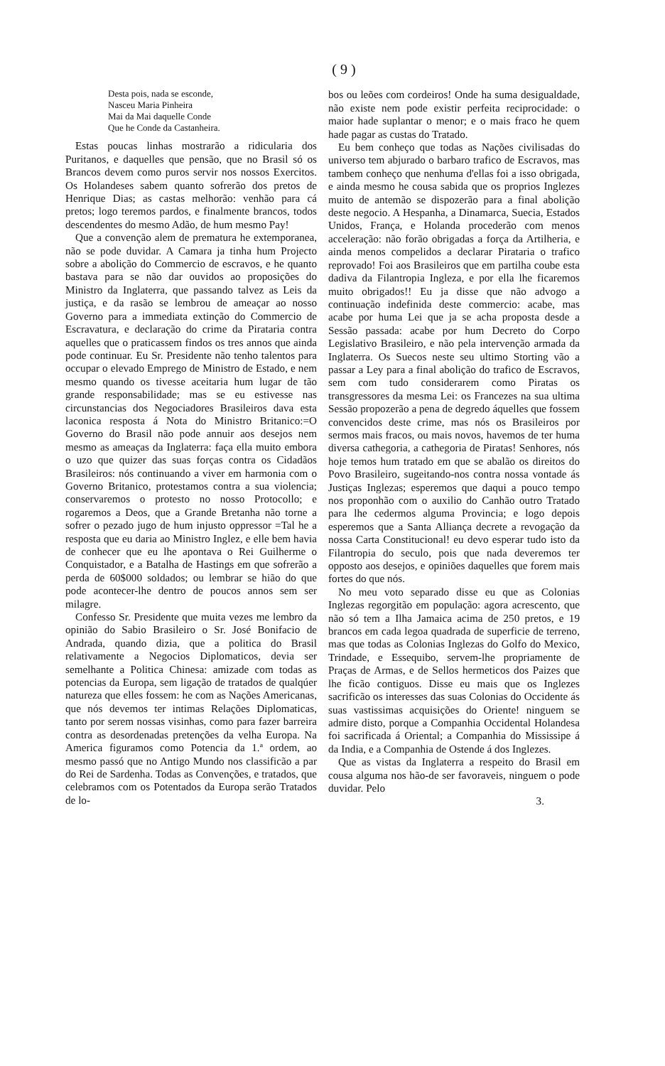( 9 )
Desta pois, nada se esconde,
Nasceu Maria Pinheira
Mai da Mai daquelle Conde
Que he Conde da Castanheira.
Estas poucas linhas mostrarão a ridicularia dos Puritanos, e daquelles que pensão, que no Brasil só os Brancos devem como puros servir nos nossos Exercitos. Os Holandeses sabem quanto sofrerão dos pretos de Henrique Dias; as castas melhorão: venhão para cá pretos; logo teremos pardos, e finalmente brancos, todos descendentes do mesmo Adão, de hum mesmo Pay!
Que a convenção alem de prematura he extemporanea, não se pode duvidar. A Camara ja tinha hum Projecto sobre a abolição do Commercio de escravos, e he quanto bastava para se não dar ouvidos ao proposições do Ministro da Inglaterra, que passando talvez as Leis da justiça, e da rasão se lembrou de ameaçar ao nosso Governo para a immediata extinção do Commercio de Escravatura, e declaração do crime da Pirataria contra aquelles que o praticassem findos os tres annos que ainda pode continuar. Eu Sr. Presidente não tenho talentos para occupar o elevado Emprego de Ministro de Estado, e nem mesmo quando os tivesse aceitaria hum lugar de tão grande responsabilidade; mas se eu estivesse nas circunstancias dos Negociadores Brasileiros dava esta laconica resposta á Nota do Ministro Britanico:=O Governo do Brasil não pode annuir aos desejos nem mesmo as ameaças da Inglaterra: faça ella muito embora o uzo que quizer das suas forças contra os Cidadãos Brasileiros: nós continuando a viver em harmonia com o Governo Britanico, protestamos contra a sua violencia; conservaremos o protesto no nosso Protocollo; e rogaremos a Deos, que a Grande Bretanha não torne a sofrer o pezado jugo de hum injusto oppressor =Tal he a resposta que eu daria ao Ministro Inglez, e elle bem havia de conhecer que eu lhe apontava o Rei Guilherme o Conquistador, e a Batalha de Hastings em que sofrerão a perda de 60$000 soldados; ou lembrar se hião do que pode acontecer-lhe dentro de poucos annos sem ser milagre.
Confesso Sr. Presidente que muita vezes me lembro da opinião do Sabio Brasileiro o Sr. José Bonifacio de Andrada, quando dizia, que a politica do Brasil relativamente a Negocios Diplomaticos, devia ser semelhante a Politica Chinesa: amizade com todas as potencias da Europa, sem ligação de tratados de qualqúer natureza que elles fossem: he com as Nações Americanas, que nós devemos ter intimas Relações Diplomaticas, tanto por serem nossas visinhas, como para fazer barreira contra as desordenadas pretenções da velha Europa. Na America figuramos como Potencia da 1.ª ordem, ao mesmo passó que no Antigo Mundo nos classificão a par do Rei de Sardenha. Todas as Convenções, e tratados, que celebramos com os Potentados da Europa serão Tratados de lo-
bos ou leões com cordeiros! Onde ha suma desigualdade, não existe nem pode existir perfeita reciprocidade: o maior hade suplantar o menor; e o mais fraco he quem hade pagar as custas do Tratado.
Eu bem conheço que todas as Nações civilisadas do universo tem abjurado o barbaro trafico de Escravos, mas tambem conheço que nenhuma d'ellas foi a isso obrigada, e ainda mesmo he cousa sabida que os proprios Inglezes muito de antemão se dispozerão para a final abolição deste negocio. A Hespanha, a Dinamarca, Suecia, Estados Unidos, França, e Holanda procederão com menos acceleração: não forão obrigadas a força da Artilheria, e ainda menos compelidos a declarar Pirataria o trafico reprovado! Foi aos Brasileiros que em partilha coube esta dadiva da Filantropia Ingleza, e por ella lhe ficaremos muito obrigados!! Eu ja disse que não advogo a continuação indefinida deste commercio: acabe, mas acabe por huma Lei que ja se acha proposta desde a Sessão passada: acabe por hum Decreto do Corpo Legislativo Brasileiro, e não pela intervenção armada da Inglaterra. Os Suecos neste seu ultimo Storting vão a passar a Ley para a final abolição do trafico de Escravos, sem com tudo considerarem como Piratas os transgressores da mesma Lei: os Francezes na sua ultima Sessão propozerão a pena de degredo áquelles que fossem convencidos deste crime, mas nós os Brasileiros por sermos mais fracos, ou mais novos, havemos de ter huma diversa cathegoria, a cathegoria de Piratas! Senhores, nós hoje temos hum tratado em que se abalão os direitos do Povo Brasileiro, sugeitando-nos contra nossa vontade ás Justiças Inglezas; esperemos que daqui a pouco tempo nos proponhão com o auxilio do Canhão outro Tratado para lhe cedermos alguma Provincia; e logo depois esperemos que a Santa Alliança decrete a revogação da nossa Carta Constitucional! eu devo esperar tudo isto da Filantropia do seculo, pois que nada deveremos ter opposto aos desejos, e opiniões daquelles que forem mais fortes do que nós.
No meu voto separado disse eu que as Colonias Inglezas regorgitão em população: agora acrescento, que não só tem a Ilha Jamaica acima de 250 pretos, e 19 brancos em cada legoa quadrada de superficie de terreno, mas que todas as Colonias Inglezas do Golfo do Mexico, Trindade, e Essequibo, servem-lhe propriamente de Praças de Armas, e de Sellos hermeticos dos Paizes que lhe ficão contiguos. Disse eu mais que os Inglezes sacrificão os interesses das suas Colonias do Occidente ás suas vastissimas acquisições do Oriente! ninguem se admire disto, porque a Companhia Occidental Holandesa foi sacrificada á Oriental; a Companhia do Mississipe á da India, e a Companhia de Ostende á dos Inglezes.
Que as vistas da Inglaterra a respeito do Brasil em cousa alguma nos hão-de ser favoraveis, ninguem o pode duvidar. Pelo
3.